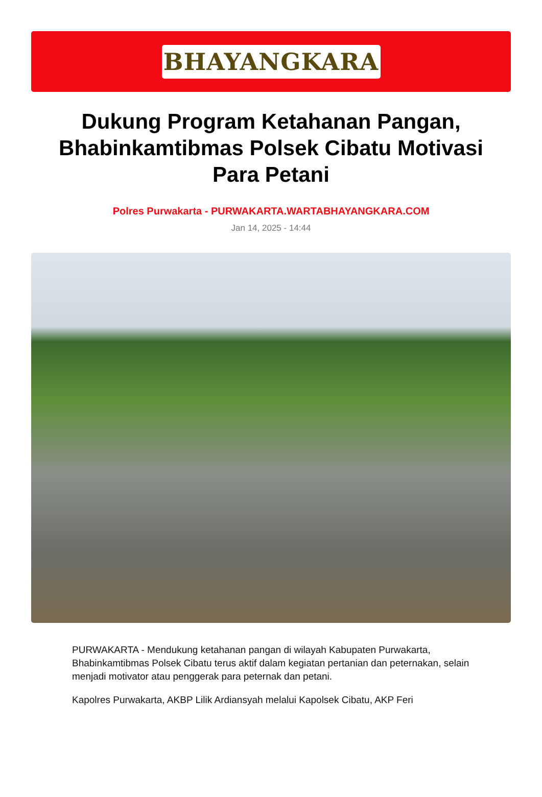BHAYANGKARA
Dukung Program Ketahanan Pangan, Bhabinkamtibmas Polsek Cibatu Motivasi Para Petani
Polres Purwakarta - PURWAKARTA.WARTABHAYANGKARA.COM
Jan 14, 2025 - 14:44
PURWAKARTA - Mendukung ketahanan pangan di wilayah Kabupaten Purwakarta, Bhabinkamtibmas Polsek Cibatu terus aktif dalam kegiatan pertanian dan peternakan, selain menjadi motivator atau penggerak para peternak dan petani.
Kapolres Purwakarta, AKBP Lilik Ardiansyah melalui Kapolsek Cibatu, AKP Feri